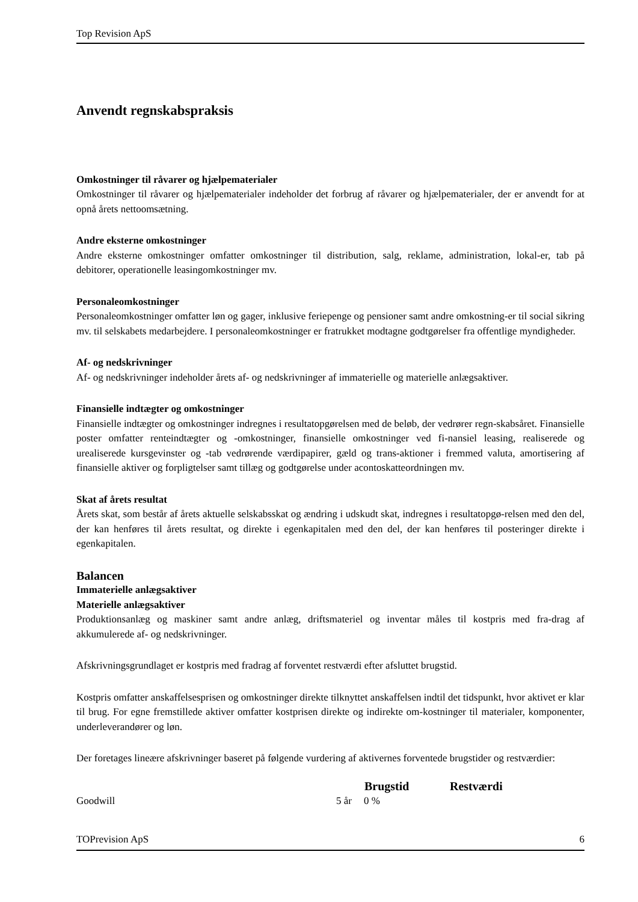Top Revision ApS
Anvendt regnskabspraksis
Omkostninger til råvarer og hjælpematerialer
Omkostninger til råvarer og hjælpematerialer indeholder det forbrug af råvarer og hjælpematerialer, der er anvendt for at opnå årets nettoomsætning.
Andre eksterne omkostninger
Andre eksterne omkostninger omfatter omkostninger til distribution, salg, reklame, administration, lokal-er, tab på debitorer, operationelle leasingomkostninger mv.
Personaleomkostninger
Personaleomkostninger omfatter løn og gager, inklusive feriepenge og pensioner samt andre omkostning-er til social sikring mv. til selskabets medarbejdere. I personaleomkostninger er fratrukket modtagne godtgørelser fra offentlige myndigheder.
Af- og nedskrivninger
Af- og nedskrivninger indeholder årets af- og nedskrivninger af immaterielle og materielle anlægsaktiver.
Finansielle indtægter og omkostninger
Finansielle indtægter og omkostninger indregnes i resultatopgørelsen med de beløb, der vedrører regn-skabsåret. Finansielle poster omfatter renteindtægter og -omkostninger, finansielle omkostninger ved fi-nansiel leasing, realiserede og urealiserede kursgevinster og -tab vedrørende værdipapirer, gæld og trans-aktioner i fremmed valuta, amortisering af finansielle aktiver og forpligtelser samt tillæg og godtgørelse under acontoskatteordningen mv.
Skat af årets resultat
Årets skat, som består af årets aktuelle selskabsskat og ændring i udskudt skat, indregnes i resultatopgø-relsen med den del, der kan henføres til årets resultat, og direkte i egenkapitalen med den del, der kan henføres til posteringer direkte i egenkapitalen.
Balancen
Immaterielle anlægsaktiver
Materielle anlægsaktiver
Produktionsanlæg og maskiner samt andre anlæg, driftsmateriel og inventar måles til kostpris med fra-drag af akkumulerede af- og nedskrivninger.
Afskrivningsgrundlaget er kostpris med fradrag af forventet restværdi efter afsluttet brugstid.
Kostpris omfatter anskaffelsesprisen og omkostninger direkte tilknyttet anskaffelsen indtil det tidspunkt, hvor aktivet er klar til brug. For egne fremstillede aktiver omfatter kostprisen direkte og indirekte om-kostninger til materialer, komponenter, underleverandører og løn.
Der foretages lineære afskrivninger baseret på følgende vurdering af aktivernes forventede brugstider og restværdier:
| | | Brugstid | Restværdi |
| --- | --- | --- | --- |
| Goodwill | 5 år | 0 % | |
TOPrevision ApS 6